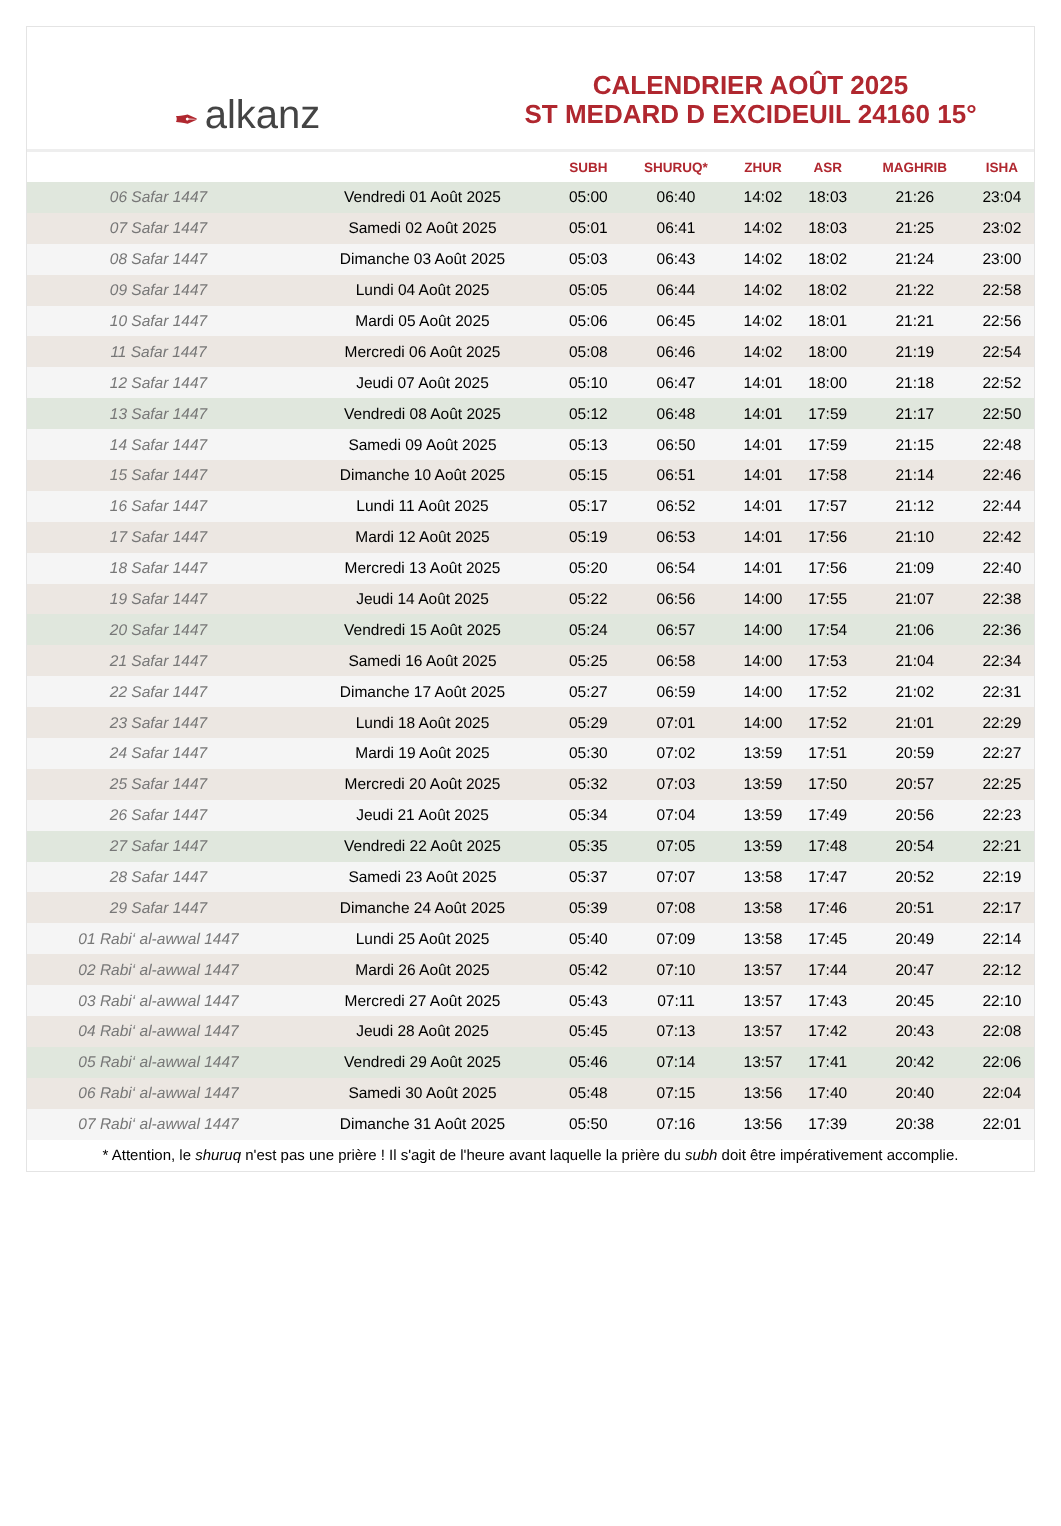✒ alkanz
CALENDRIER AOÛT 2025
ST MEDARD D EXCIDEUIL 24160 15°
| | | SUBH | SHURUQ* | ZHUR | ASR | MAGHRIB | ISHA |
| --- | --- | --- | --- | --- | --- | --- | --- |
| 06 Safar 1447 | Vendredi 01 Août 2025 | 05:00 | 06:40 | 14:02 | 18:03 | 21:26 | 23:04 |
| 07 Safar 1447 | Samedi 02 Août 2025 | 05:01 | 06:41 | 14:02 | 18:03 | 21:25 | 23:02 |
| 08 Safar 1447 | Dimanche 03 Août 2025 | 05:03 | 06:43 | 14:02 | 18:02 | 21:24 | 23:00 |
| 09 Safar 1447 | Lundi 04 Août 2025 | 05:05 | 06:44 | 14:02 | 18:02 | 21:22 | 22:58 |
| 10 Safar 1447 | Mardi 05 Août 2025 | 05:06 | 06:45 | 14:02 | 18:01 | 21:21 | 22:56 |
| 11 Safar 1447 | Mercredi 06 Août 2025 | 05:08 | 06:46 | 14:02 | 18:00 | 21:19 | 22:54 |
| 12 Safar 1447 | Jeudi 07 Août 2025 | 05:10 | 06:47 | 14:01 | 18:00 | 21:18 | 22:52 |
| 13 Safar 1447 | Vendredi 08 Août 2025 | 05:12 | 06:48 | 14:01 | 17:59 | 21:17 | 22:50 |
| 14 Safar 1447 | Samedi 09 Août 2025 | 05:13 | 06:50 | 14:01 | 17:59 | 21:15 | 22:48 |
| 15 Safar 1447 | Dimanche 10 Août 2025 | 05:15 | 06:51 | 14:01 | 17:58 | 21:14 | 22:46 |
| 16 Safar 1447 | Lundi 11 Août 2025 | 05:17 | 06:52 | 14:01 | 17:57 | 21:12 | 22:44 |
| 17 Safar 1447 | Mardi 12 Août 2025 | 05:19 | 06:53 | 14:01 | 17:56 | 21:10 | 22:42 |
| 18 Safar 1447 | Mercredi 13 Août 2025 | 05:20 | 06:54 | 14:01 | 17:56 | 21:09 | 22:40 |
| 19 Safar 1447 | Jeudi 14 Août 2025 | 05:22 | 06:56 | 14:00 | 17:55 | 21:07 | 22:38 |
| 20 Safar 1447 | Vendredi 15 Août 2025 | 05:24 | 06:57 | 14:00 | 17:54 | 21:06 | 22:36 |
| 21 Safar 1447 | Samedi 16 Août 2025 | 05:25 | 06:58 | 14:00 | 17:53 | 21:04 | 22:34 |
| 22 Safar 1447 | Dimanche 17 Août 2025 | 05:27 | 06:59 | 14:00 | 17:52 | 21:02 | 22:31 |
| 23 Safar 1447 | Lundi 18 Août 2025 | 05:29 | 07:01 | 14:00 | 17:52 | 21:01 | 22:29 |
| 24 Safar 1447 | Mardi 19 Août 2025 | 05:30 | 07:02 | 13:59 | 17:51 | 20:59 | 22:27 |
| 25 Safar 1447 | Mercredi 20 Août 2025 | 05:32 | 07:03 | 13:59 | 17:50 | 20:57 | 22:25 |
| 26 Safar 1447 | Jeudi 21 Août 2025 | 05:34 | 07:04 | 13:59 | 17:49 | 20:56 | 22:23 |
| 27 Safar 1447 | Vendredi 22 Août 2025 | 05:35 | 07:05 | 13:59 | 17:48 | 20:54 | 22:21 |
| 28 Safar 1447 | Samedi 23 Août 2025 | 05:37 | 07:07 | 13:58 | 17:47 | 20:52 | 22:19 |
| 29 Safar 1447 | Dimanche 24 Août 2025 | 05:39 | 07:08 | 13:58 | 17:46 | 20:51 | 22:17 |
| 01 Rabi‘ al-awwal 1447 | Lundi 25 Août 2025 | 05:40 | 07:09 | 13:58 | 17:45 | 20:49 | 22:14 |
| 02 Rabi‘ al-awwal 1447 | Mardi 26 Août 2025 | 05:42 | 07:10 | 13:57 | 17:44 | 20:47 | 22:12 |
| 03 Rabi‘ al-awwal 1447 | Mercredi 27 Août 2025 | 05:43 | 07:11 | 13:57 | 17:43 | 20:45 | 22:10 |
| 04 Rabi‘ al-awwal 1447 | Jeudi 28 Août 2025 | 05:45 | 07:13 | 13:57 | 17:42 | 20:43 | 22:08 |
| 05 Rabi‘ al-awwal 1447 | Vendredi 29 Août 2025 | 05:46 | 07:14 | 13:57 | 17:41 | 20:42 | 22:06 |
| 06 Rabi‘ al-awwal 1447 | Samedi 30 Août 2025 | 05:48 | 07:15 | 13:56 | 17:40 | 20:40 | 22:04 |
| 07 Rabi‘ al-awwal 1447 | Dimanche 31 Août 2025 | 05:50 | 07:16 | 13:56 | 17:39 | 20:38 | 22:01 |
* Attention, le shuruq n'est pas une prière ! Il s'agit de l'heure avant laquelle la prière du subh doit être impérativement accomplie.